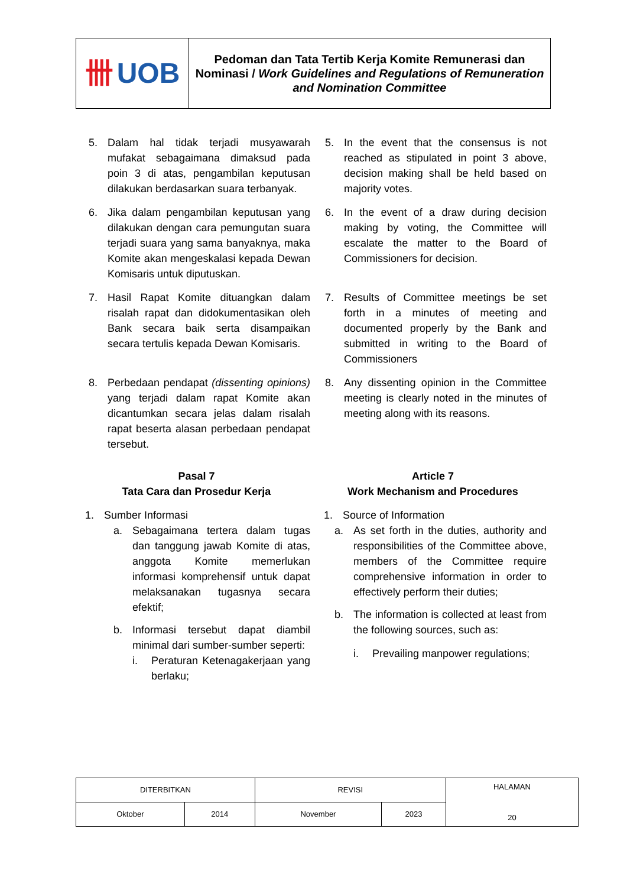卌 UOB
Pedoman dan Tata Tertib Kerja Komite Remunerasi dan Nominasi / Work Guidelines and Regulations of Remuneration and Nomination Committee
5. Dalam hal tidak terjadi musyawarah mufakat sebagaimana dimaksud pada poin 3 di atas, pengambilan keputusan dilakukan berdasarkan suara terbanyak.
5. In the event that the consensus is not reached as stipulated in point 3 above, decision making shall be held based on majority votes.
6. Jika dalam pengambilan keputusan yang dilakukan dengan cara pemungutan suara terjadi suara yang sama banyaknya, maka Komite akan mengeskalasi kepada Dewan Komisaris untuk diputuskan.
6. In the event of a draw during decision making by voting, the Committee will escalate the matter to the Board of Commissioners for decision.
7. Hasil Rapat Komite dituangkan dalam risalah rapat dan didokumentasikan oleh Bank secara baik serta disampaikan secara tertulis kepada Dewan Komisaris.
7. Results of Committee meetings be set forth in a minutes of meeting and documented properly by the Bank and submitted in writing to the Board of Commissioners
8. Perbedaan pendapat (dissenting opinions) yang terjadi dalam rapat Komite akan dicantumkan secara jelas dalam risalah rapat beserta alasan perbedaan pendapat tersebut.
8. Any dissenting opinion in the Committee meeting is clearly noted in the minutes of meeting along with its reasons.
Pasal 7
Tata Cara dan Prosedur Kerja
Article 7
Work Mechanism and Procedures
1. Sumber Informasi
a. Sebagaimana tertera dalam tugas dan tanggung jawab Komite di atas, anggota Komite memerlukan informasi komprehensif untuk dapat melaksanakan tugasnya secara efektif;
b. Informasi tersebut dapat diambil minimal dari sumber-sumber seperti:
i. Peraturan Ketenagakerjaan yang berlaku;
1. Source of Information
a. As set forth in the duties, authority and responsibilities of the Committee above, members of the Committee require comprehensive information in order to effectively perform their duties;
b. The information is collected at least from the following sources, such as:
i. Prevailing manpower regulations;
| DITERBITKAN | | REVISI | | HALAMAN 20 |
| Oktober | 2014 | November | 2023 | |